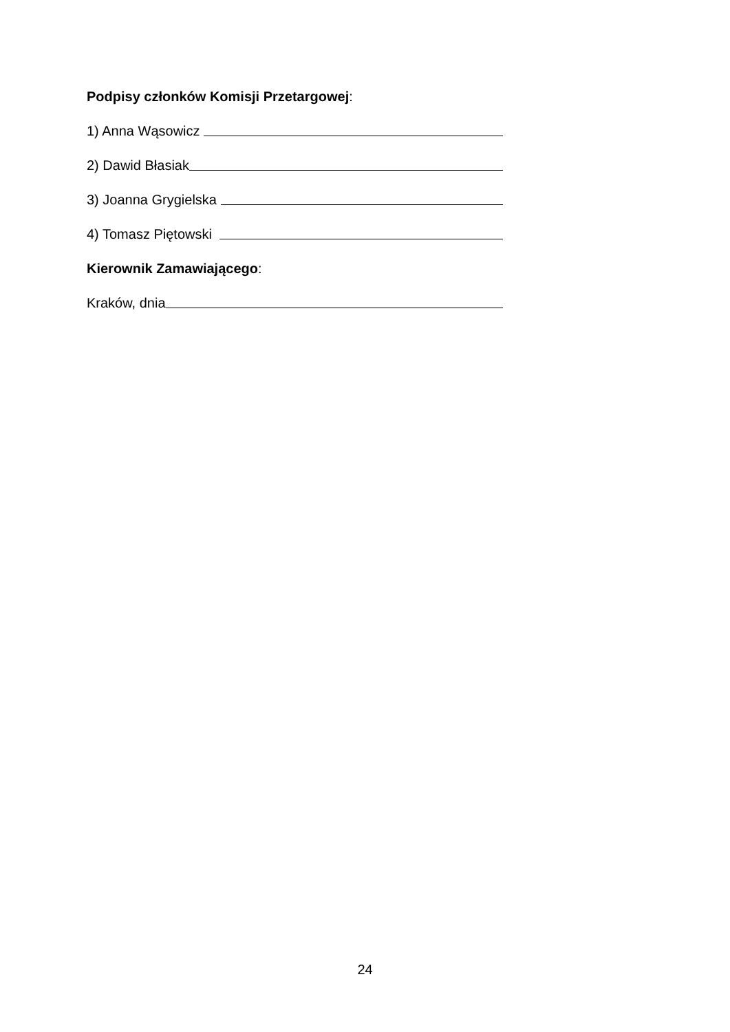Podpisy członków Komisji Przetargowej:
1) Anna Wąsowicz
2) Dawid Błasiak
3) Joanna Grygielska
4) Tomasz Piętowski
Kierownik Zamawiającego:
Kraków, dnia
24